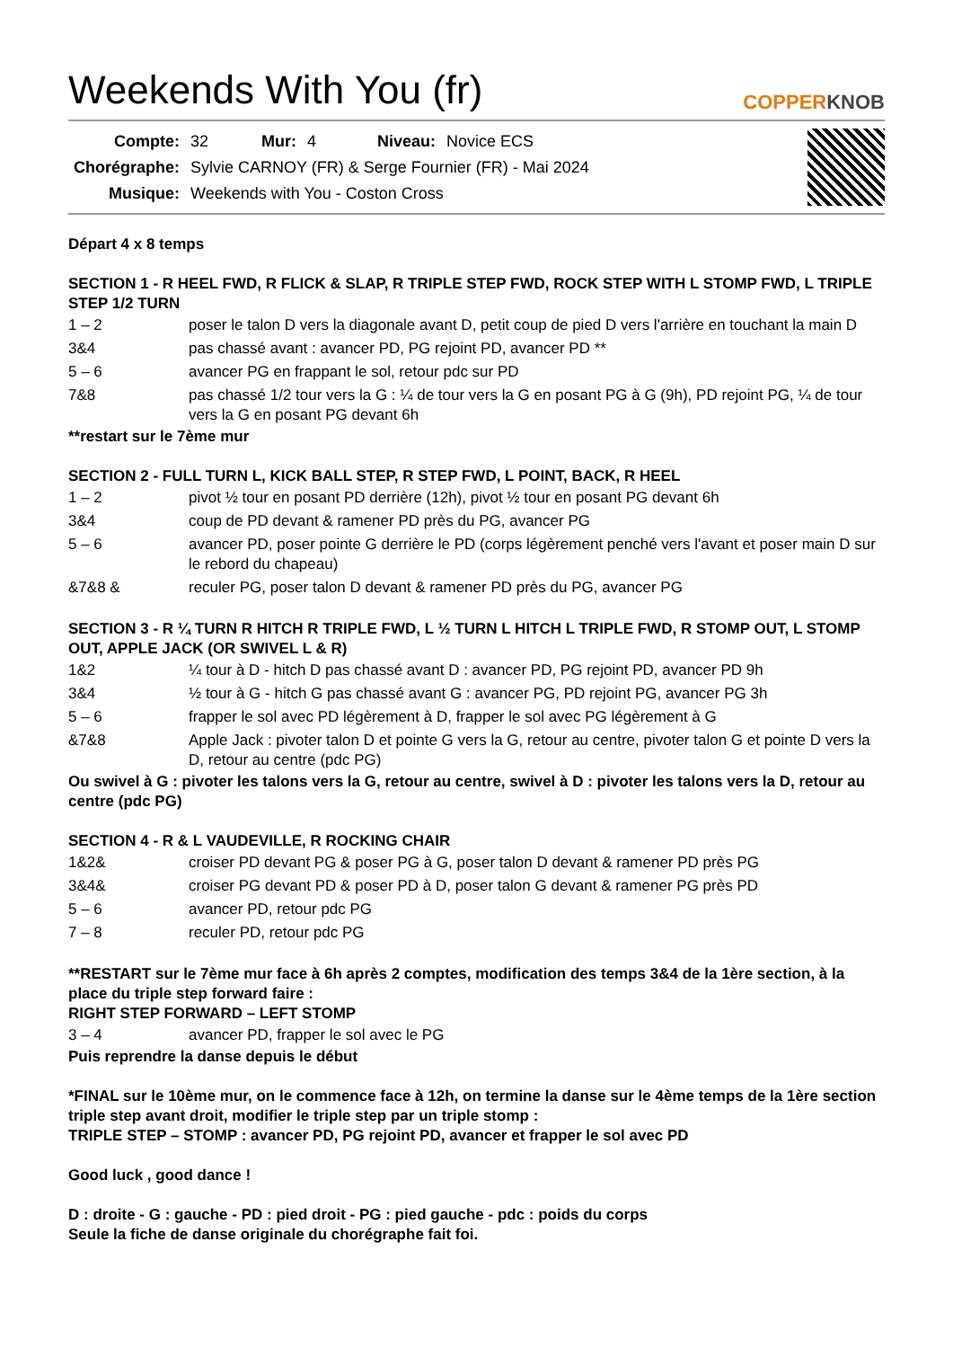Weekends With You (fr)
COPPERKNOB
| Compte: | 32 | Mur: | 4 | Niveau: | Novice ECS |
| Chorégraphe: | Sylvie CARNOY (FR) & Serge Fournier (FR) - Mai 2024 | | | | |
| Musique: | Weekends with You - Coston Cross | | | | |
Départ 4 x 8 temps
SECTION 1 - R HEEL FWD, R FLICK & SLAP, R TRIPLE STEP FWD, ROCK STEP WITH L STOMP FWD, L TRIPLE STEP 1/2 TURN
| 1 – 2 | poser le talon D vers la diagonale avant D, petit coup de pied D vers l'arrière en touchant la main D |
| 3&4 | pas chassé avant : avancer PD, PG rejoint PD, avancer PD ** |
| 5 – 6 | avancer PG en frappant le sol, retour pdc sur PD |
| 7&8 | pas chassé 1/2 tour vers la G : ¼ de tour vers la G en posant PG à G (9h), PD rejoint PG, ¼ de tour vers la G en posant PG devant 6h |
**restart sur le 7ème mur
SECTION 2 - FULL TURN L, KICK BALL STEP, R STEP FWD, L POINT, BACK, R HEEL
| 1 – 2 | pivot ½ tour en posant PD derrière (12h), pivot ½ tour en posant PG devant 6h |
| 3&4 | coup de PD devant & ramener PD près du PG, avancer PG |
| 5 – 6 | avancer PD, poser pointe G derrière le PD (corps légèrement penché vers l'avant et poser main D sur le rebord du chapeau) |
| &7&8 & | reculer PG, poser talon D devant & ramener PD près du PG, avancer PG |
SECTION 3 - R ¼ TURN R HITCH R TRIPLE FWD, L ½ TURN L HITCH L TRIPLE FWD, R STOMP OUT, L STOMP OUT, APPLE JACK (OR SWIVEL L & R)
| 1&2 | ¼ tour à D - hitch D pas chassé avant D : avancer PD, PG rejoint PD, avancer PD 9h |
| 3&4 | ½ tour à G - hitch G pas chassé avant G : avancer PG, PD rejoint PG, avancer PG 3h |
| 5 – 6 | frapper le sol avec PD légèrement à D, frapper le sol avec PG légèrement à G |
| &7&8 | Apple Jack : pivoter talon D et pointe G vers la G, retour au centre, pivoter talon G et pointe D vers la D, retour au centre (pdc PG) |
Ou swivel à G : pivoter les talons vers la G, retour au centre, swivel à D : pivoter les talons vers la D, retour au centre (pdc PG)
SECTION 4 - R & L VAUDEVILLE, R ROCKING CHAIR
| 1&2& | croiser PD devant PG & poser PG à G, poser talon D devant & ramener PD près PG |
| 3&4& | croiser PG devant PD & poser PD à D, poser talon G devant & ramener PG près PD |
| 5 – 6 | avancer PD, retour pdc PG |
| 7 – 8 | reculer PD, retour pdc PG |
**RESTART sur le 7ème mur face à 6h après 2 comptes, modification des temps 3&4 de la 1ère section, à la place du triple step forward faire :
RIGHT STEP FORWARD – LEFT STOMP
| 3 – 4 | avancer PD, frapper le sol avec le PG |
Puis reprendre la danse depuis le début
*FINAL sur le 10ème mur, on le commence face à 12h, on termine la danse sur le 4ème temps de la 1ère section triple step avant droit, modifier le triple step par un triple stomp :
TRIPLE STEP – STOMP : avancer PD, PG rejoint PD, avancer et frapper le sol avec PD
Good luck , good dance !
D : droite - G : gauche - PD : pied droit - PG : pied gauche - pdc : poids du corps
Seule la fiche de danse originale du chorégraphe fait foi.